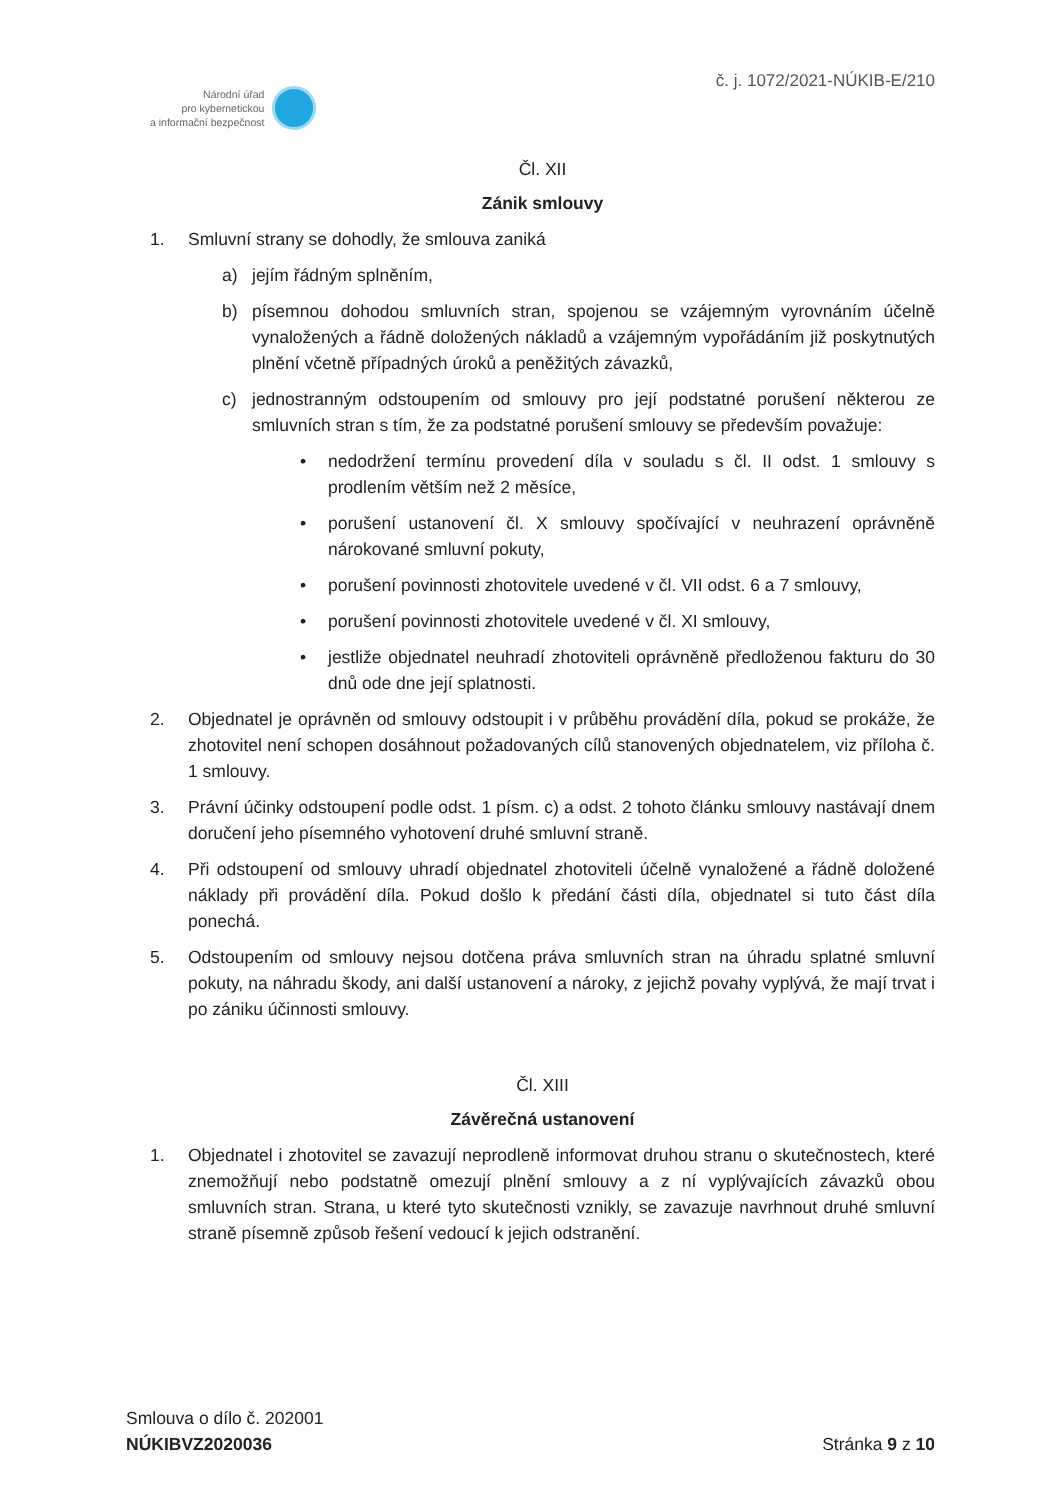Národní úřad
pro kybernetickou
a informační bezpečnost
č. j. 1072/2021-NÚKIB-E/210
Čl. XII
Zánik smlouvy
1. Smluvní strany se dohodly, že smlouva zaniká
a) jejím řádným splněním,
b) písemnou dohodou smluvních stran, spojenou se vzájemným vyrovnáním účelně vynaložených a řádně doložených nákladů a vzájemným vypořádáním již poskytnutých plnění včetně případných úroků a peněžitých závazků,
c) jednostranným odstoupením od smlouvy pro její podstatné porušení některou ze smluvních stran s tím, že za podstatné porušení smlouvy se především považuje:
• nedodržení termínu provedení díla v souladu s čl. II odst. 1 smlouvy s prodlením větším než 2 měsíce,
• porušení ustanovení čl. X smlouvy spočívající v neuhrazení oprávněně nárokované smluvní pokuty,
• porušení povinnosti zhotovitele uvedené v čl. VII odst. 6 a 7 smlouvy,
• porušení povinnosti zhotovitele uvedené v čl. XI smlouvy,
• jestliže objednatel neuhradí zhotoviteli oprávněně předloženou fakturu do 30 dnů ode dne její splatnosti.
2. Objednatel je oprávněn od smlouvy odstoupit i v průběhu provádění díla, pokud se prokáže, že zhotovitel není schopen dosáhnout požadovaných cílů stanovených objednatelem, viz příloha č. 1 smlouvy.
3. Právní účinky odstoupení podle odst. 1 písm. c) a odst. 2 tohoto článku smlouvy nastávají dnem doručení jeho písemného vyhotovení druhé smluvní straně.
4. Při odstoupení od smlouvy uhradí objednatel zhotoviteli účelně vynaložené a řádně doložené náklady při provádění díla. Pokud došlo k předání části díla, objednatel si tuto část díla ponechá.
5. Odstoupením od smlouvy nejsou dotčena práva smluvních stran na úhradu splatné smluvní pokuty, na náhradu škody, ani další ustanovení a nároky, z jejichž povahy vyplývá, že mají trvat i po zániku účinnosti smlouvy.
Čl. XIII
Závěrečná ustanovení
1. Objednatel i zhotovitel se zavazují neprodleně informovat druhou stranu o skutečnostech, které znemožňují nebo podstatně omezují plnění smlouvy a z ní vyplývajících závazků obou smluvních stran. Strana, u které tyto skutečnosti vznikly, se zavazuje navrhnout druhé smluvní straně písemně způsob řešení vedoucí k jejich odstranění.
Smlouva o dílo č. 202001
NÚKIBVZ2020036
Stránka 9 z 10